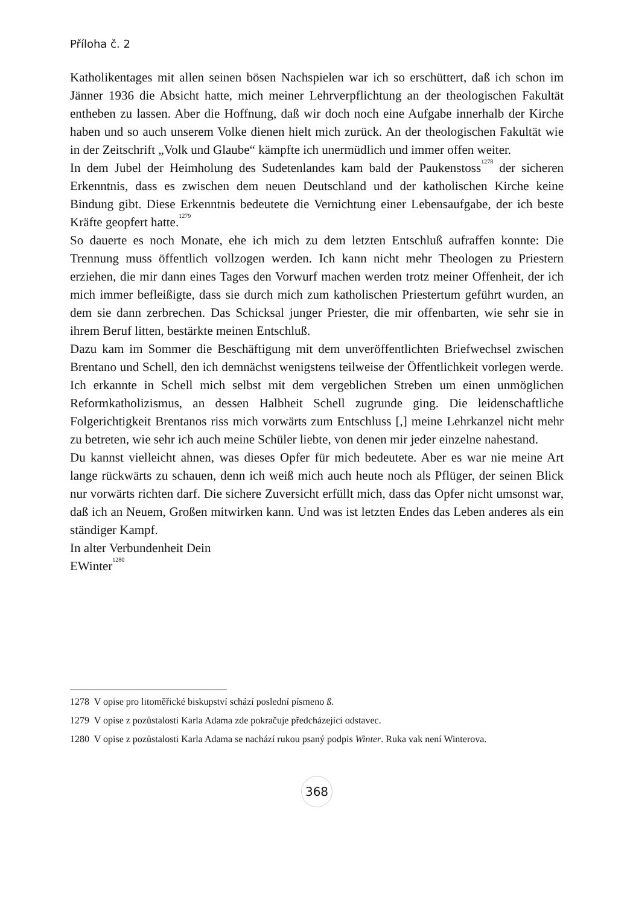Příloha č. 2
Katholikentages mit allen seinen bösen Nachspielen war ich so erschüttert, daß ich schon im Jänner 1936 die Absicht hatte, mich meiner Lehrverpflichtung an der theologischen Fakultät entheben zu lassen. Aber die Hoffnung, daß wir doch noch eine Aufgabe innerhalb der Kirche haben und so auch unserem Volke dienen hielt mich zurück. An der theologischen Fakultät wie in der Zeitschrift „Volk und Glaube“ kämpfte ich unermüdlich und immer offen weiter.
In dem Jubel der Heimholung des Sudetenlandes kam bald der Paukenstoss<sup>1278</sup> der sicheren Erkenntnis, dass es zwischen dem neuen Deutschland und der katholischen Kirche keine Bindung gibt. Diese Erkenntnis bedeutete die Vernichtung einer Lebensaufgabe, der ich beste Kräfte geopfert hatte.<sup>1279</sup>
So dauerte es noch Monate, ehe ich mich zu dem letzten Entschluß aufraffen konnte: Die Trennung muss öffentlich vollzogen werden. Ich kann nicht mehr Theologen zu Priestern erziehen, die mir dann eines Tages den Vorwurf machen werden trotz meiner Offenheit, der ich mich immer befleißigte, dass sie durch mich zum katholischen Priestertum geführt wurden, an dem sie dann zerbrechen. Das Schicksal junger Priester, die mir offenbarten, wie sehr sie in ihrem Beruf litten, bestärkte meinen Entschluß.
Dazu kam im Sommer die Beschäftigung mit dem unveröffentlichten Briefwechsel zwischen Brentano und Schell, den ich demnächst wenigstens teilweise der Öffentlichkeit vorlegen werde. Ich erkannte in Schell mich selbst mit dem vergeblichen Streben um einen unmöglichen Reformkatholizismus, an dessen Halbheit Schell zugrunde ging. Die leidenschaftliche Folgerichtigkeit Brentanos riss mich vorwärts zum Entschluss [,] meine Lehrkanzel nicht mehr zu betreten, wie sehr ich auch meine Schüler liebte, von denen mir jeder einzelne nahestand.
Du kannst vielleicht ahnen, was dieses Opfer für mich bedeutete. Aber es war nie meine Art lange rückwärts zu schauen, denn ich weiß mich auch heute noch als Pflüger, der seinen Blick nur vorwärts richten darf. Die sichere Zuversicht erfüllt mich, dass das Opfer nicht umsonst war, daß ich an Neuem, Großen mitwirken kann. Und was ist letzten Endes das Leben anderes als ein ständiger Kampf.
In alter Verbundenheit Dein
EWinter<sup>1280</sup>
1278 V opise pro litoměřické biskupství schází poslední písmeno ß.
1279 V opise z pozůstalosti Karla Adama zde pokračuje předcházející odstavec.
1280 V opise z pozůstalosti Karla Adama se nachází rukou psaný podpis Winter. Ruka vak není Winterova.
368